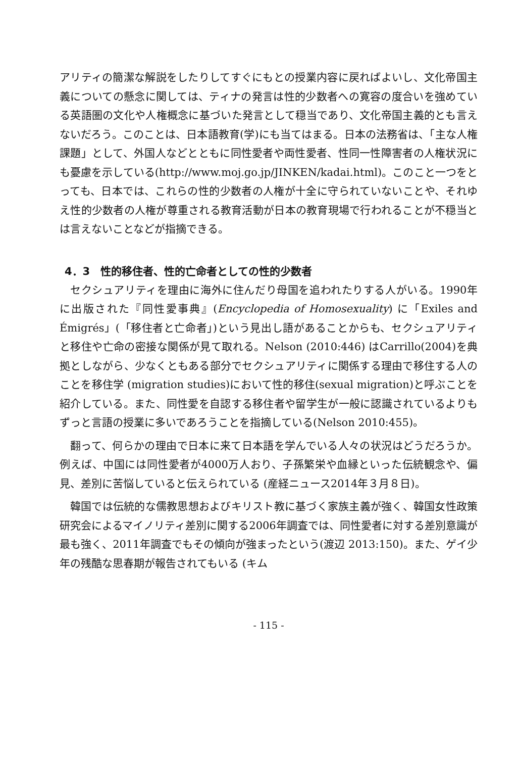アリティの簡潔な解説をしたりしてすぐにもとの授業内容に戻ればよいし、文化帝国主義についての懸念に関しては、ティナの発言は性的少数者への寛容の度合いを強めている英語圏の文化や人権概念に基づいた発言として穏当であり、文化帝国主義的とも言えないだろう。このことは、日本語教育(学)にも当てはまる。日本の法務省は、「主な人権課題」として、外国人などとともに同性愛者や両性愛者、性同一性障害者の人権状況にも憂慮を示している(http://www.moj.go.jp/JINKEN/kadai.html)。このこと一つをとっても、日本では、これらの性的少数者の人権が十全に守られていないことや、それゆえ性的少数者の人権が尊重される教育活動が日本の教育現場で行われることが不穏当とは言えないことなどが指摘できる。
4．3　性的移住者、性的亡命者としての性的少数者
セクシュアリティを理由に海外に住んだり母国を追われたりする人がいる。1990年に出版された『同性愛事典』(Encyclopedia of Homosexuality) に「Exiles and Émigrés」(「移住者と亡命者」)という見出し語があることからも、セクシュアリティと移住や亡命の密接な関係が見て取れる。Nelson (2010:446) はCarrillo(2004)を典拠としながら、少なくともある部分でセクシュアリティに関係する理由で移住する人のことを移住学 (migration studies)において性的移住(sexual migration)と呼ぶことを紹介している。また、同性愛を自認する移住者や留学生が一般に認識されているよりもずっと言語の授業に多いであろうことを指摘している(Nelson 2010:455)。
翻って、何らかの理由で日本に来て日本語を学んでいる人々の状況はどうだろうか。例えば、中国には同性愛者が4000万人おり、子孫繁栄や血縁といった伝統観念や、偏見、差別に苦悩していると伝えられている (産経ニュース2014年３月８日)。
韓国では伝統的な儒教思想およびキリスト教に基づく家族主義が強く、韓国女性政策研究会によるマイノリティ差別に関する2006年調査では、同性愛者に対する差別意識が最も強く、2011年調査でもその傾向が強まったという(渡辺 2013:150)。また、ゲイ少年の残酷な思春期が報告されてもいる (キム
- 115 -